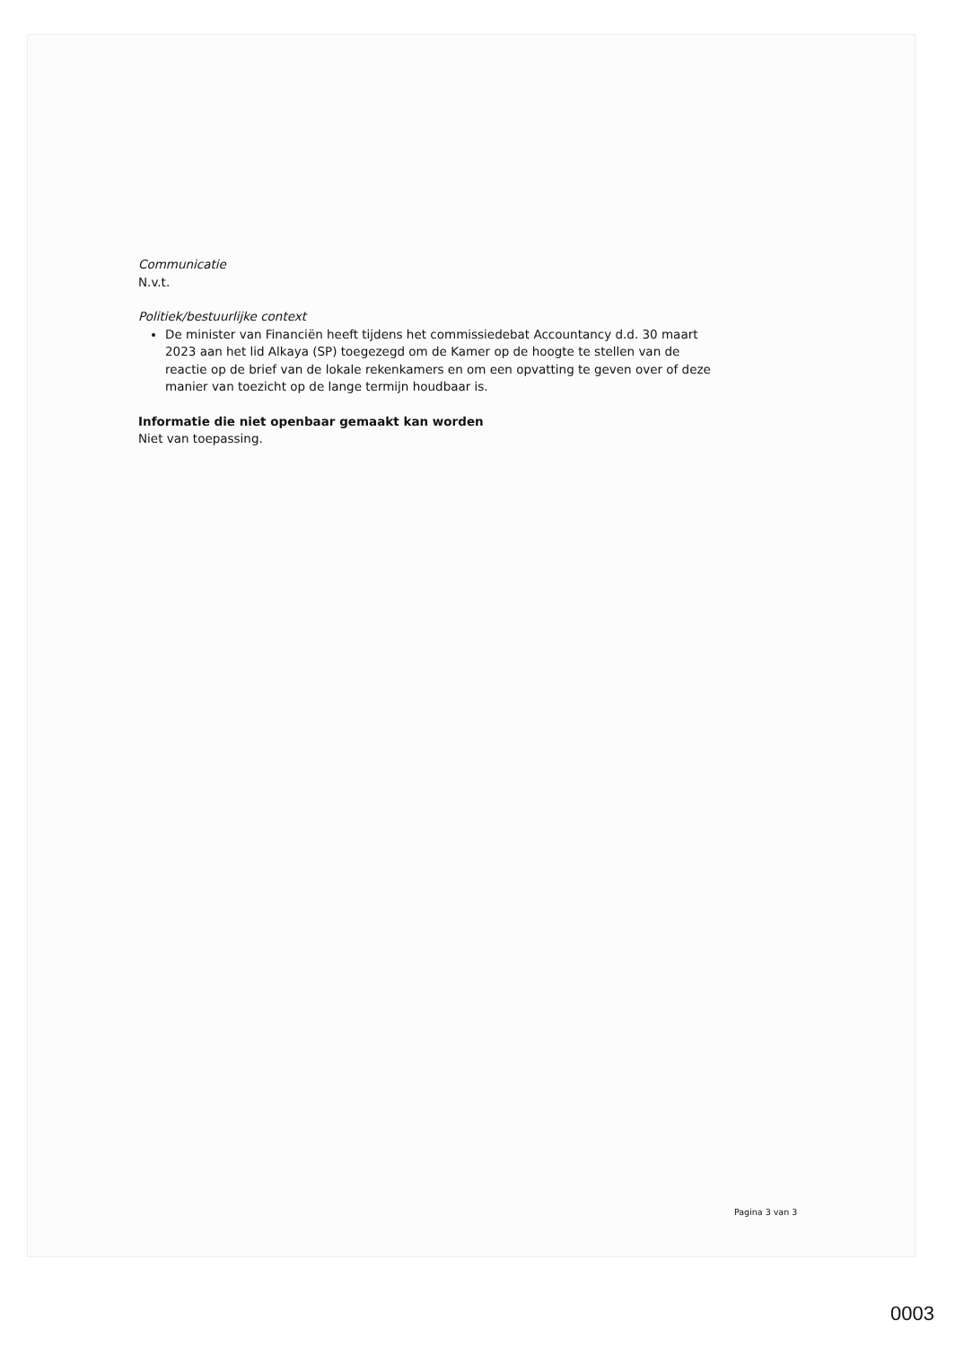Communicatie
N.v.t.
Politiek/bestuurlijke context
De minister van Financiën heeft tijdens het commissiedebat Accountancy d.d. 30 maart 2023 aan het lid Alkaya (SP) toegezegd om de Kamer op de hoogte te stellen van de reactie op de brief van de lokale rekenkamers en om een opvatting te geven over of deze manier van toezicht op de lange termijn houdbaar is.
Informatie die niet openbaar gemaakt kan worden
Niet van toepassing.
Pagina 3 van 3
0003